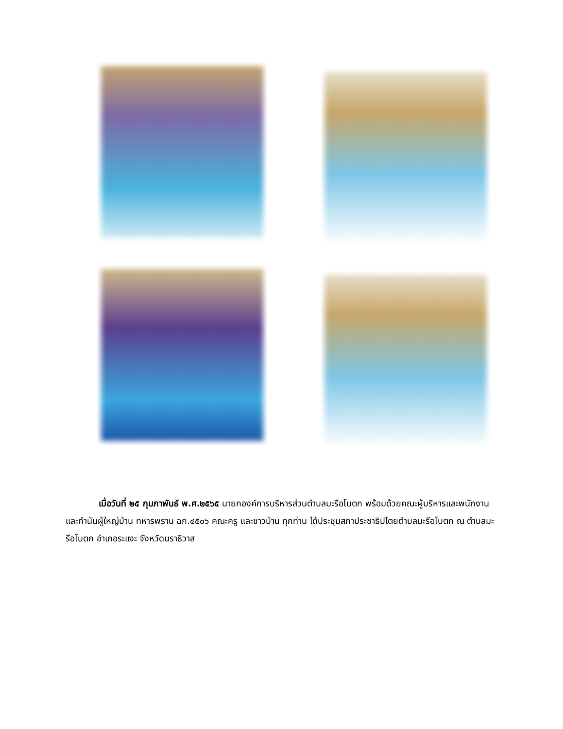เมื่อวันที่ ๒๕ กุมภาพันธ์ พ.ศ.๒๕๖๕ นายกองค์การบริหารส่วนตำบลมะรือโบตก พร้อมด้วยคณะผู้บริหารและพนักงานและกำนันผู้ใหญ่บ้าน ทหารพราน ฉก.๔๕๐๖ คณะครู และชาวบ้าน ทุกท่าน ได้ประชุมสภาประชาธิปไตยตำบลมะรือโบตก ณ ตำบลมะรือโบตก อำเภอระแงะ จังหวัดนราธิวาส